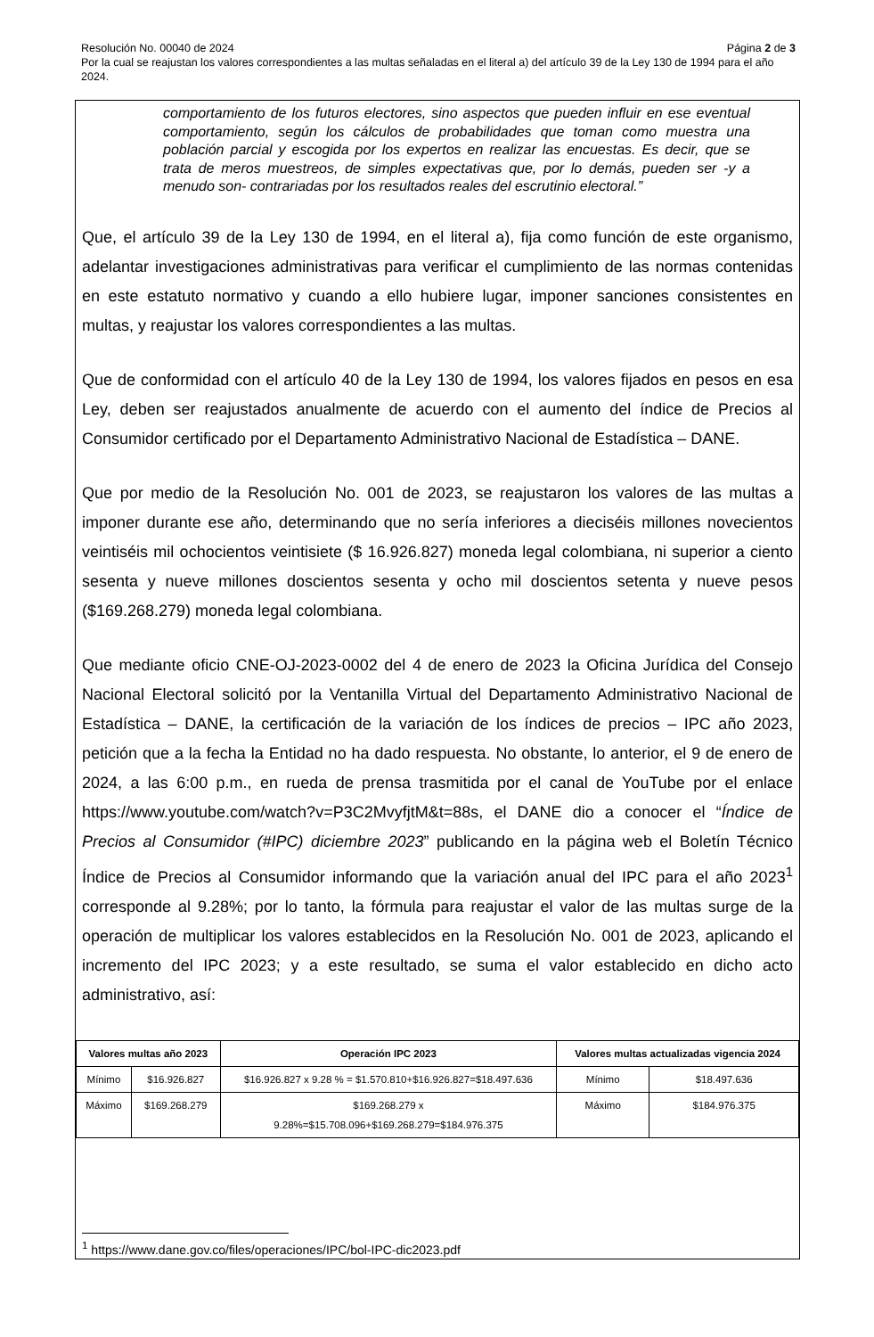Página 2 de 3 Resolución No. 00040 de 2024
Por la cual se reajustan los valores correspondientes a las multas señaladas en el literal a) del artículo 39 de la Ley 130 de 1994 para el año 2024.
comportamiento de los futuros electores, sino aspectos que pueden influir en ese eventual comportamiento, según los cálculos de probabilidades que toman como muestra una población parcial y escogida por los expertos en realizar las encuestas. Es decir, que se trata de meros muestreos, de simples expectativas que, por lo demás, pueden ser -y a menudo son- contrariadas por los resultados reales del escrutinio electoral.”
Que, el artículo 39 de la Ley 130 de 1994, en el literal a), fija como función de este organismo, adelantar investigaciones administrativas para verificar el cumplimiento de las normas contenidas en este estatuto normativo y cuando a ello hubiere lugar, imponer sanciones consistentes en multas, y reajustar los valores correspondientes a las multas.
Que de conformidad con el artículo 40 de la Ley 130 de 1994, los valores fijados en pesos en esa Ley, deben ser reajustados anualmente de acuerdo con el aumento del índice de Precios al Consumidor certificado por el Departamento Administrativo Nacional de Estadística – DANE.
Que por medio de la Resolución No. 001 de 2023, se reajustaron los valores de las multas a imponer durante ese año, determinando que no sería inferiores a dieciséis millones novecientos veintiséis mil ochocientos veintisiete ($ 16.926.827) moneda legal colombiana, ni superior a ciento sesenta y nueve millones doscientos sesenta y ocho mil doscientos setenta y nueve pesos ($169.268.279) moneda legal colombiana.
Que mediante oficio CNE-OJ-2023-0002 del 4 de enero de 2023 la Oficina Jurídica del Consejo Nacional Electoral solicitó por la Ventanilla Virtual del Departamento Administrativo Nacional de Estadística – DANE, la certificación de la variación de los índices de precios – IPC año 2023, petición que a la fecha la Entidad no ha dado respuesta. No obstante, lo anterior, el 9 de enero de 2024, a las 6:00 p.m., en rueda de prensa trasmitida por el canal de YouTube por el enlace https://www.youtube.com/watch?v=P3C2MvyfjtM&t=88s, el DANE dio a conocer el “Índice de Precios al Consumidor (#IPC) diciembre 2023” publicando en la página web el Boletín Técnico Índice de Precios al Consumidor informando que la variación anual del IPC para el año 2023<sup>1</sup> corresponde al 9.28%; por lo tanto, la fórmula para reajustar el valor de las multas surge de la operación de multiplicar los valores establecidos en la Resolución No. 001 de 2023, aplicando el incremento del IPC 2023; y a este resultado, se suma el valor establecido en dicho acto administrativo, así:
| Valores multas año 2023 | | Operación IPC 2023 | Valores multas actualizadas vigencia 2024 | |
| --- | --- | --- | --- | --- |
| Mínimo | $16.926.827 | $16.926.827 x 9.28 % = $1.570.810+$16.926.827=$18.497.636 | Mínimo | $18.497.636 |
| Máximo | $169.268.279 | $169.268.279 x 9.28%=$15.708.096+$169.268.279=$184.976.375 | Máximo | $184.976.375 |
<sup>1</sup> https://www.dane.gov.co/files/operaciones/IPC/bol-IPC-dic2023.pdf